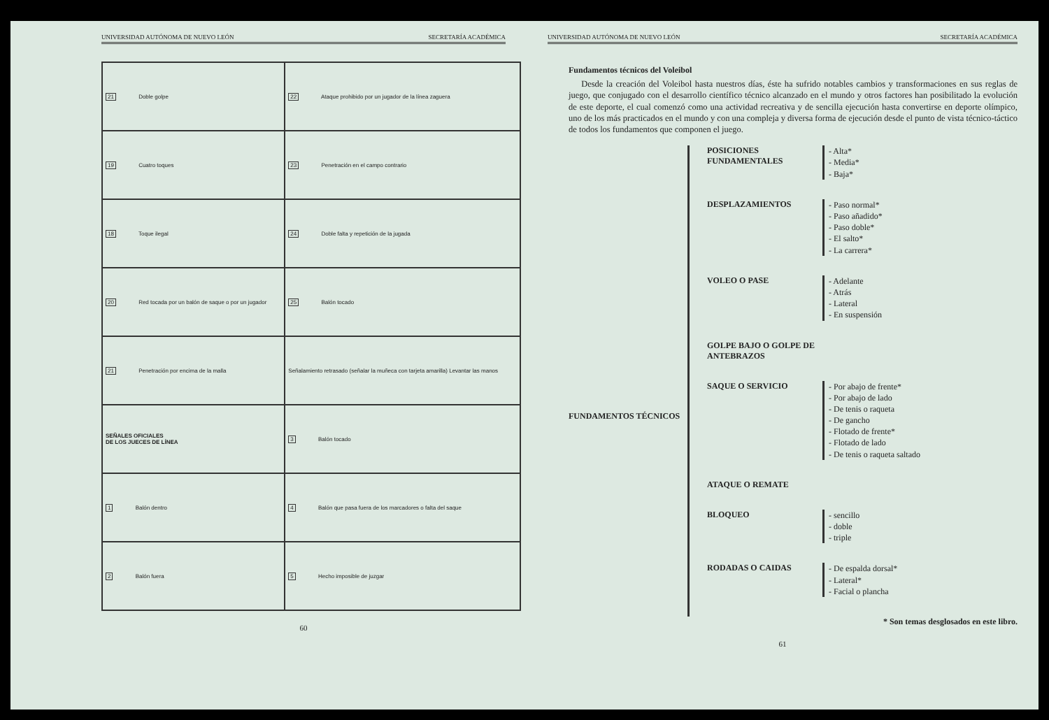UNIVERSIDAD AUTÓNOMA DE NUEVO LEÓN SECRETARÍA ACADÉMICA
| 21 Doble golpe | 22 Ataque prohibido por un jugador de la línea zaguera |
| 19 Cuatro toques | 23 Penetración en el campo contrario |
| 18 Toque ilegal | 24 Doble falta y repetición de la jugada |
| 20 Red tocada por un balón de saque o por un jugador | 25 Balón tocado |
| 21 Penetración por encima de la malla | Señalamiento retrasado (señalar la muñeca con tarjeta amarilla) Levantar las manos |
| SEÑALES OFICIALES DE LOS JUECES DE LÍNEA | 3 Balón tocado |
| 1 Balón dentro | 4 Balón que pasa fuera de los marcadores o falta del saque |
| 2 Balón fuera | 5 Hecho imposible de juzgar |
60
UNIVERSIDAD AUTÓNOMA DE NUEVO LEÓN SECRETARÍA ACADÉMICA
Fundamentos técnicos del Voleibol
Desde la creación del Voleibol hasta nuestros días, éste ha sufrido notables cambios y transformaciones en sus reglas de juego, que conjugado con el desarrollo científico técnico alcanzado en el mundo y otros factores han posibilitado la evolución de este deporte, el cual comenzó como una actividad recreativa y de sencilla ejecución hasta convertirse en deporte olímpico, uno de los más practicados en el mundo y con una compleja y diversa forma de ejecución desde el punto de vista técnico-táctico de todos los fundamentos que componen el juego.
FUNDAMENTOS TÉCNICOS
POSICIONES FUNDAMENTALES
- Alta*
- Media*
- Baja*
DESPLAZAMIENTOS
- Paso normal*
- Paso añadido*
- Paso doble*
- El salto*
- La carrera*
VOLEO O PASE
- Adelante
- Atrás
- Lateral
- En suspensión
GOLPE BAJO O GOLPE DE ANTEBRAZOS
SAQUE O SERVICIO
- Por abajo de frente*
- Por abajo de lado
- De tenis o raqueta
- De gancho
- Flotado de frente*
- Flotado de lado
- De tenis o raqueta saltado
ATAQUE O REMATE
BLOQUEO
- sencillo
- doble
- triple
RODADAS O CAIDAS
- De espalda dorsal*
- Lateral*
- Facial o plancha
* Son temas desglosados en este libro.
61